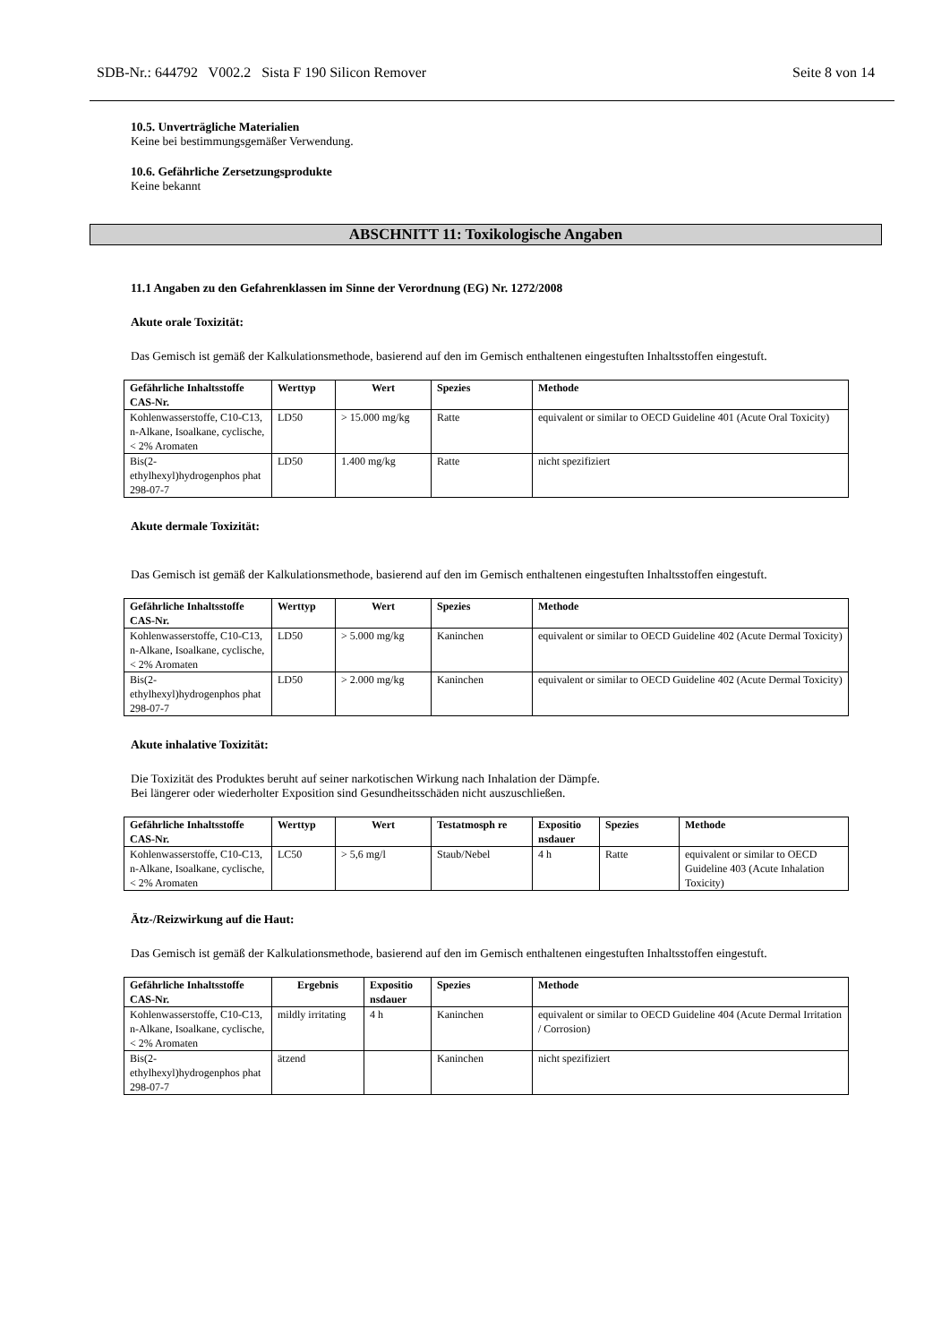SDB-Nr.: 644792 V002.2 Sista F 190 Silicon Remover Seite 8 von 14
10.5. Unverträgliche Materialien
Keine bei bestimmungsgemäßer Verwendung.
10.6. Gefährliche Zersetzungsprodukte
Keine bekannt
ABSCHNITT 11: Toxikologische Angaben
11.1 Angaben zu den Gefahrenklassen im Sinne der Verordnung (EG) Nr. 1272/2008
Akute orale Toxizität:
Das Gemisch ist gemäß der Kalkulationsmethode, basierend auf den im Gemisch enthaltenen eingestuften Inhaltsstoffen eingestuft.
| Gefährliche Inhaltsstoffe CAS-Nr. | Werttyp | Wert | Spezies | Methode |
| --- | --- | --- | --- | --- |
| Kohlenwasserstoffe, C10-C13, n-Alkane, Isoalkane, cyclische, < 2% Aromaten | LD50 | > 15.000 mg/kg | Ratte | equivalent or similar to OECD Guideline 401 (Acute Oral Toxicity) |
| Bis(2-ethylhexyl)hydrogenphos phat 298-07-7 | LD50 | 1.400 mg/kg | Ratte | nicht spezifiziert |
Akute dermale Toxizität:
Das Gemisch ist gemäß der Kalkulationsmethode, basierend auf den im Gemisch enthaltenen eingestuften Inhaltsstoffen eingestuft.
| Gefährliche Inhaltsstoffe CAS-Nr. | Werttyp | Wert | Spezies | Methode |
| --- | --- | --- | --- | --- |
| Kohlenwasserstoffe, C10-C13, n-Alkane, Isoalkane, cyclische, < 2% Aromaten | LD50 | > 5.000 mg/kg | Kaninchen | equivalent or similar to OECD Guideline 402 (Acute Dermal Toxicity) |
| Bis(2-ethylhexyl)hydrogenphos phat 298-07-7 | LD50 | > 2.000 mg/kg | Kaninchen | equivalent or similar to OECD Guideline 402 (Acute Dermal Toxicity) |
Akute inhalative Toxizität:
Die Toxizität des Produktes beruht auf seiner narkotischen Wirkung nach Inhalation der Dämpfe.
Bei längerer oder wiederholter Exposition sind Gesundheitsschäden nicht auszuschließen.
| Gefährliche Inhaltsstoffe CAS-Nr. | Werttyp | Wert | Testatmosph re | Expositio nsdauer | Spezies | Methode |
| --- | --- | --- | --- | --- | --- | --- |
| Kohlenwasserstoffe, C10-C13, n-Alkane, Isoalkane, cyclische, < 2% Aromaten | LC50 | > 5,6 mg/l | Staub/Nebel | 4 h | Ratte | equivalent or similar to OECD Guideline 403 (Acute Inhalation Toxicity) |
Ätz-/Reizwirkung auf die Haut:
Das Gemisch ist gemäß der Kalkulationsmethode, basierend auf den im Gemisch enthaltenen eingestuften Inhaltsstoffen eingestuft.
| Gefährliche Inhaltsstoffe CAS-Nr. | Ergebnis | Expositio nsdauer | Spezies | Methode |
| --- | --- | --- | --- | --- |
| Kohlenwasserstoffe, C10-C13, n-Alkane, Isoalkane, cyclische, < 2% Aromaten | mildly irritating | 4 h | Kaninchen | equivalent or similar to OECD Guideline 404 (Acute Dermal Irritation / Corrosion) |
| Bis(2-ethylhexyl)hydrogenphos phat 298-07-7 | ätzend | | Kaninchen | nicht spezifiziert |